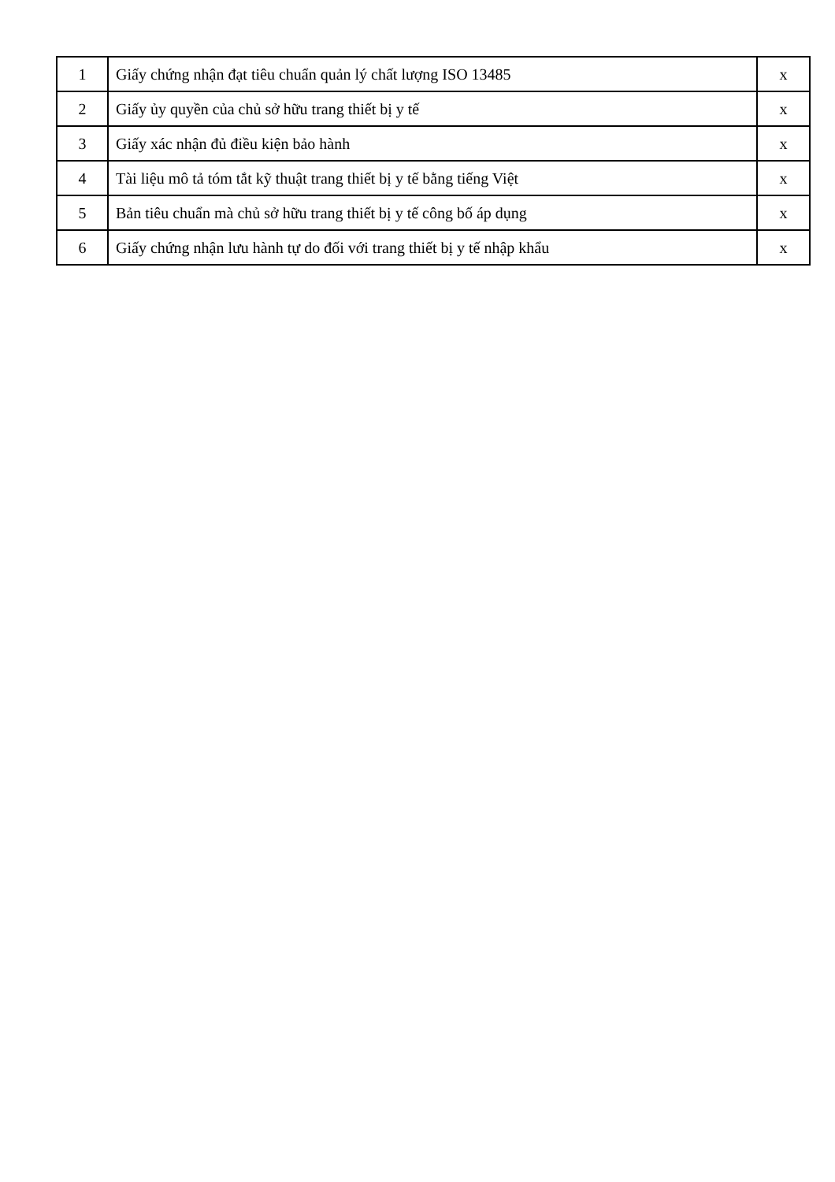| 1 | Giấy chứng nhận đạt tiêu chuẩn quản lý chất lượng ISO 13485 | x |
| 2 | Giấy ủy quyền của chủ sở hữu trang thiết bị y tế | x |
| 3 | Giấy xác nhận đủ điều kiện bảo hành | x |
| 4 | Tài liệu mô tả tóm tắt kỹ thuật trang thiết bị y tế bằng tiếng Việt | x |
| 5 | Bản tiêu chuẩn mà chủ sở hữu trang thiết bị y tế công bố áp dụng | x |
| 6 | Giấy chứng nhận lưu hành tự do đối với trang thiết bị y tế nhập khẩu | x |